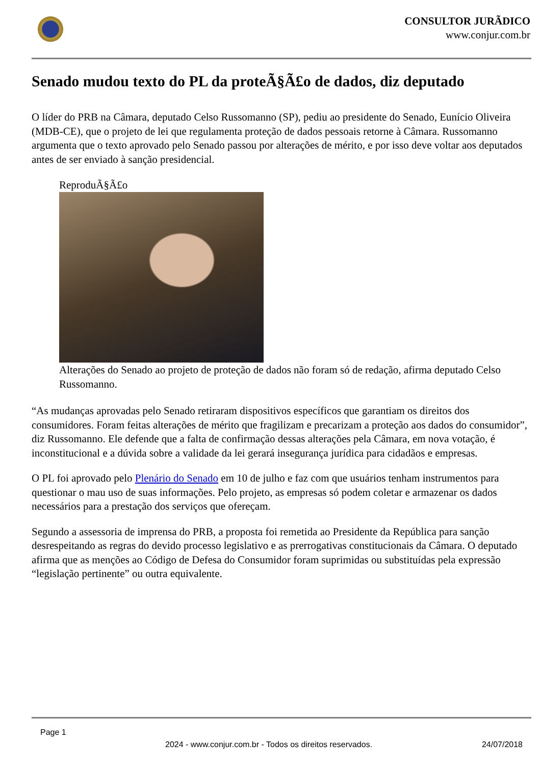CONSULTOR JURÃDICO
www.conjur.com.br
Senado mudou texto do PL da proteÃ§Ã£o de dados, diz deputado
O líder do PRB na Câmara, deputado Celso Russomanno (SP), pediu ao presidente do Senado, Eunício Oliveira (MDB-CE), que o projeto de lei que regulamenta proteção de dados pessoais retorne à Câmara. Russomanno argumenta que o texto aprovado pelo Senado passou por alterações de mérito, e por isso deve voltar aos deputados antes de ser enviado à sanção presidencial.
ReproduÃ§Ã£o
Alterações do Senado ao projeto de proteção de dados não foram só de redação, afirma deputado Celso Russomanno.
“As mudanças aprovadas pelo Senado retiraram dispositivos específicos que garantiam os direitos dos consumidores. Foram feitas alterações de mérito que fragilizam e precarizam a proteção aos dados do consumidor”, diz Russomanno. Ele defende que a falta de confirmação dessas alterações pela Câmara, em nova votação, é inconstitucional e a dúvida sobre a validade da lei gerará insegurança jurídica para cidadãos e empresas.
O PL foi aprovado pelo Plenário do Senado em 10 de julho e faz com que usuários tenham instrumentos para questionar o mau uso de suas informações. Pelo projeto, as empresas só podem coletar e armazenar os dados necessários para a prestação dos serviços que ofereçam.
Segundo a assessoria de imprensa do PRB, a proposta foi remetida ao Presidente da República para sanção desrespeitando as regras do devido processo legislativo e as prerrogativas constitucionais da Câmara. O deputado afirma que as menções ao Código de Defesa do Consumidor foram suprimidas ou substituídas pela expressão “legislação pertinente” ou outra equivalente.
Page 1
2024 - www.conjur.com.br - Todos os direitos reservados. 24/07/2018